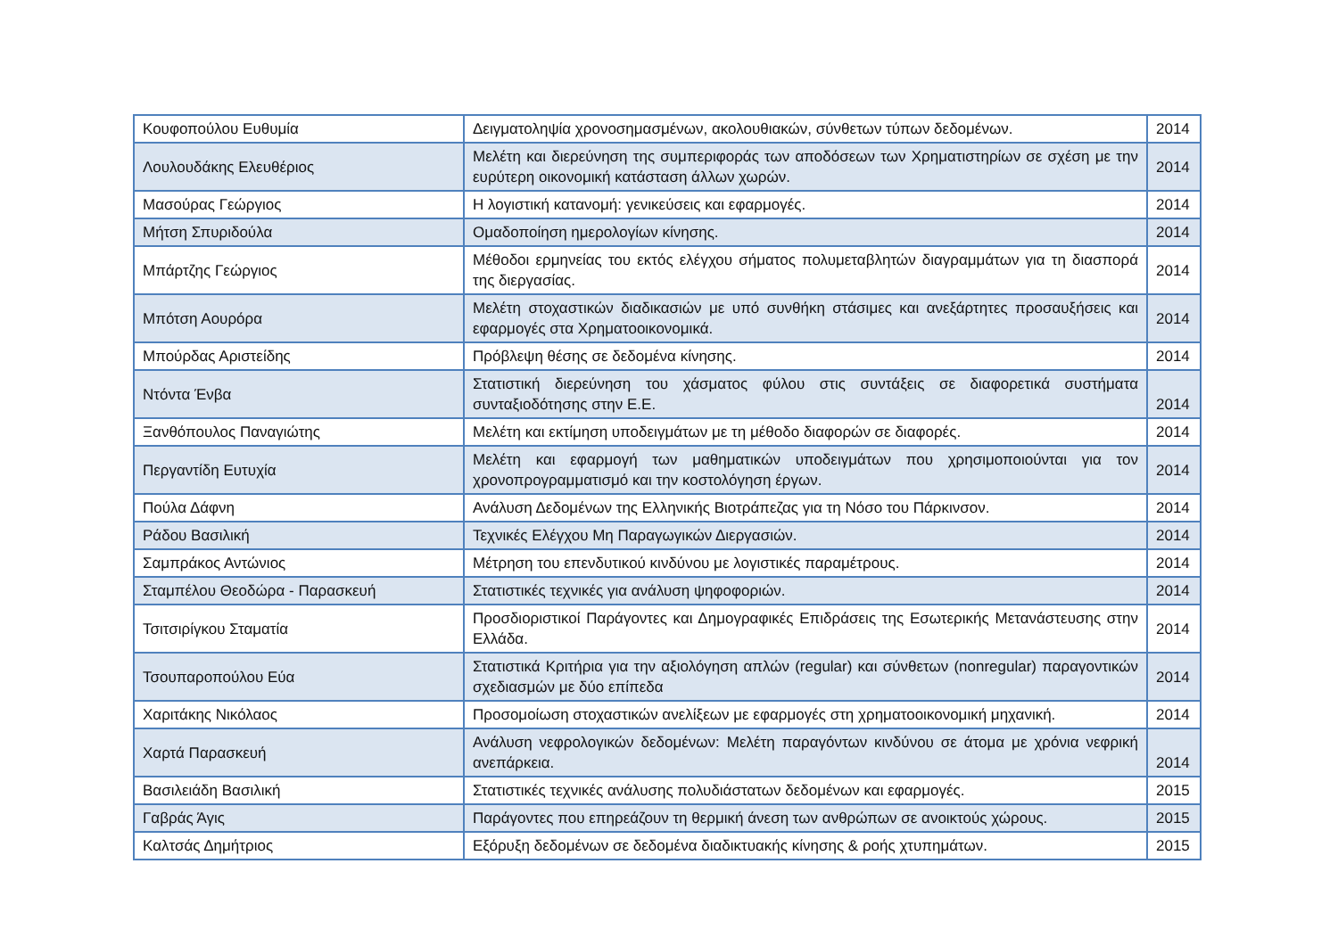| Κουφοπούλου Ευθυμία | Δειγματοληψία χρονοσημασμένων, ακολουθιακών, σύνθετων τύπων δεδομένων. | 2014 |
| Λουλουδάκης Ελευθέριος | Μελέτη και διερεύνηση της συμπεριφοράς των αποδόσεων των Χρηματιστηρίων σε σχέση με την ευρύτερη οικονομική κατάσταση άλλων χωρών. | 2014 |
| Μασούρας Γεώργιος | Η λογιστική κατανομή: γενικεύσεις και εφαρμογές. | 2014 |
| Μήτση Σπυριδούλα | Ομαδοποίηση ημερολογίων κίνησης. | 2014 |
| Μπάρτζης Γεώργιος | Μέθοδοι ερμηνείας του εκτός ελέγχου σήματος πολυμεταβλητών διαγραμμάτων για τη διασπορά της διεργασίας. | 2014 |
| Μπότση Αουρόρα | Μελέτη στοχαστικών διαδικασιών με υπό συνθήκη στάσιμες και ανεξάρτητες προσαυξήσεις και εφαρμογές στα Χρηματοοικονομικά. | 2014 |
| Μπούρδας Αριστείδης | Πρόβλεψη θέσης σε δεδομένα κίνησης. | 2014 |
| Ντόντα Ένβα | Στατιστική διερεύνηση του χάσματος φύλου στις συντάξεις σε διαφορετικά συστήματα συνταξιοδότησης στην Ε.Ε. | 2014 |
| Ξανθόπουλος Παναγιώτης | Μελέτη και εκτίμηση υποδειγμάτων με τη μέθοδο διαφορών σε διαφορές. | 2014 |
| Περγαντίδη Ευτυχία | Μελέτη και εφαρμογή των μαθηματικών υποδειγμάτων που χρησιμοποιούνται για τον χρονοπρογραμματισμό και την κοστολόγηση έργων. | 2014 |
| Πούλα Δάφνη | Ανάλυση Δεδομένων της Ελληνικής Βιοτράπεζας για τη Νόσο του Πάρκινσον. | 2014 |
| Ράδου Βασιλική | Τεχνικές Ελέγχου Μη Παραγωγικών Διεργασιών. | 2014 |
| Σαμπράκος Αντώνιος | Μέτρηση του επενδυτικού κινδύνου με λογιστικές παραμέτρους. | 2014 |
| Σταμπέλου Θεοδώρα - Παρασκευή | Στατιστικές τεχνικές για ανάλυση ψηφοφοριών. | 2014 |
| Τσιτσιρίγκου Σταματία | Προσδιοριστικοί Παράγοντες και Δημογραφικές Επιδράσεις της Εσωτερικής Μετανάστευσης στην Ελλάδα. | 2014 |
| Τσουπαροπούλου Εύα | Στατιστικά Κριτήρια για την αξιολόγηση απλών (regular) και σύνθετων (nonregular) παραγοντικών σχεδιασμών με δύο επίπεδα | 2014 |
| Χαριτάκης Νικόλαος | Προσομοίωση στοχαστικών ανελίξεων με εφαρμογές στη χρηματοοικονομική μηχανική. | 2014 |
| Χαρτά Παρασκευή | Ανάλυση νεφρολογικών δεδομένων: Μελέτη παραγόντων κινδύνου σε άτομα με χρόνια νεφρική ανεπάρκεια. | 2014 |
| Βασιλειάδη Βασιλική | Στατιστικές τεχνικές ανάλυσης πολυδιάστατων δεδομένων και εφαρμογές. | 2015 |
| Γαβράς Άγις | Παράγοντες που επηρεάζουν τη θερμική άνεση των ανθρώπων σε ανοικτούς χώρους. | 2015 |
| Καλτσάς Δημήτριος | Εξόρυξη δεδομένων σε δεδομένα διαδικτυακής κίνησης & ροής χτυπημάτων. | 2015 |